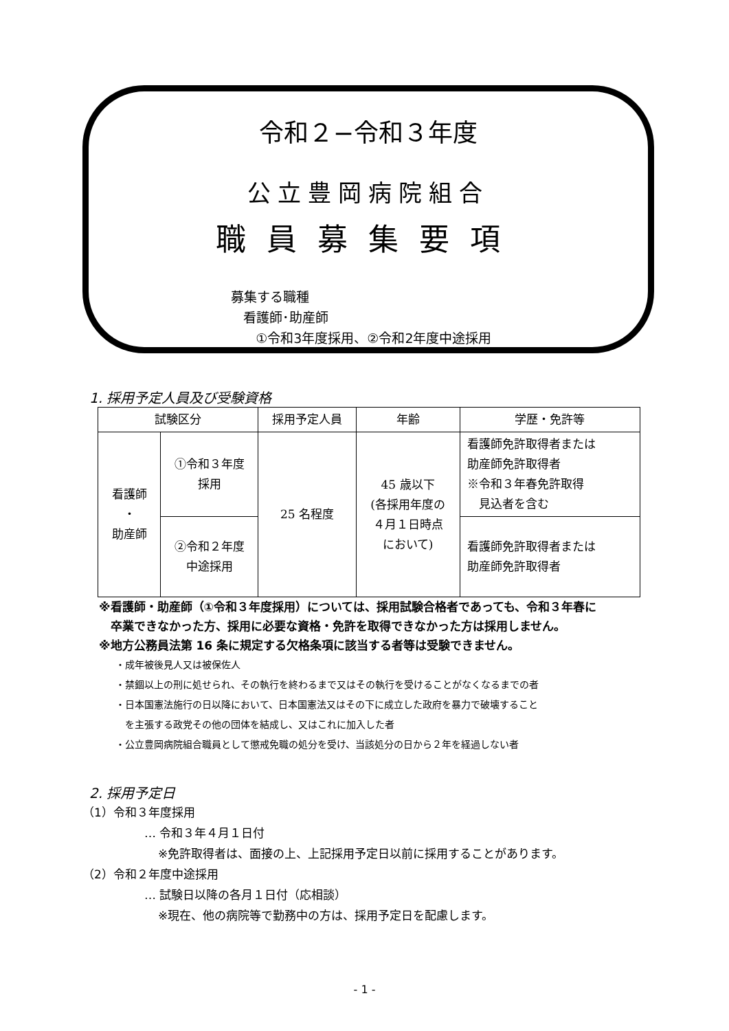令和２−令和３年度
公立豊岡病院組合
職員募集要項
募集する職種
看護師･助産師
①令和3年度採用、②令和2年度中途採用
1. 採用予定人員及び受験資格
| 試験区分 | | 採用予定人員 | 年齢 | 学歴・免許等 |
| --- | --- | --- | --- | --- |
| 看護師 ・ 助産師 | ①令和３年度 採用 | 25 名程度 | 45 歳以下 (各採用年度の ４月１日時点 において) | 看護師免許取得者または 助産師免許取得者 ※令和３年春免許取得 見込者を含む |
| | ②令和２年度 中途採用 | | | 看護師免許取得者または 助産師免許取得者 |
※看護師・助産師（①令和３年度採用）については、採用試験合格者であっても、令和３年春に
　卒業できなかった方、採用に必要な資格・免許を取得できなかった方は採用しません。
※地方公務員法第 16 条に規定する欠格条項に該当する者等は受験できません。
・成年被後見人又は被保佐人
・禁錮以上の刑に処せられ、その執行を終わるまで又はその執行を受けることがなくなるまでの者
・日本国憲法施行の日以降において、日本国憲法又はその下に成立した政府を暴力で破壊すること
　を主張する政党その他の団体を結成し、又はこれに加入した者
・公立豊岡病院組合職員として懲戒免職の処分を受け、当該処分の日から２年を経過しない者
2. 採用予定日
（1）令和３年度採用
… 令和３年４月１日付
※免許取得者は、面接の上、上記採用予定日以前に採用することがあります。
（2）令和２年度中途採用
… 試験日以降の各月１日付（応相談）
※現在、他の病院等で勤務中の方は、採用予定日を配慮します。
- 1 -